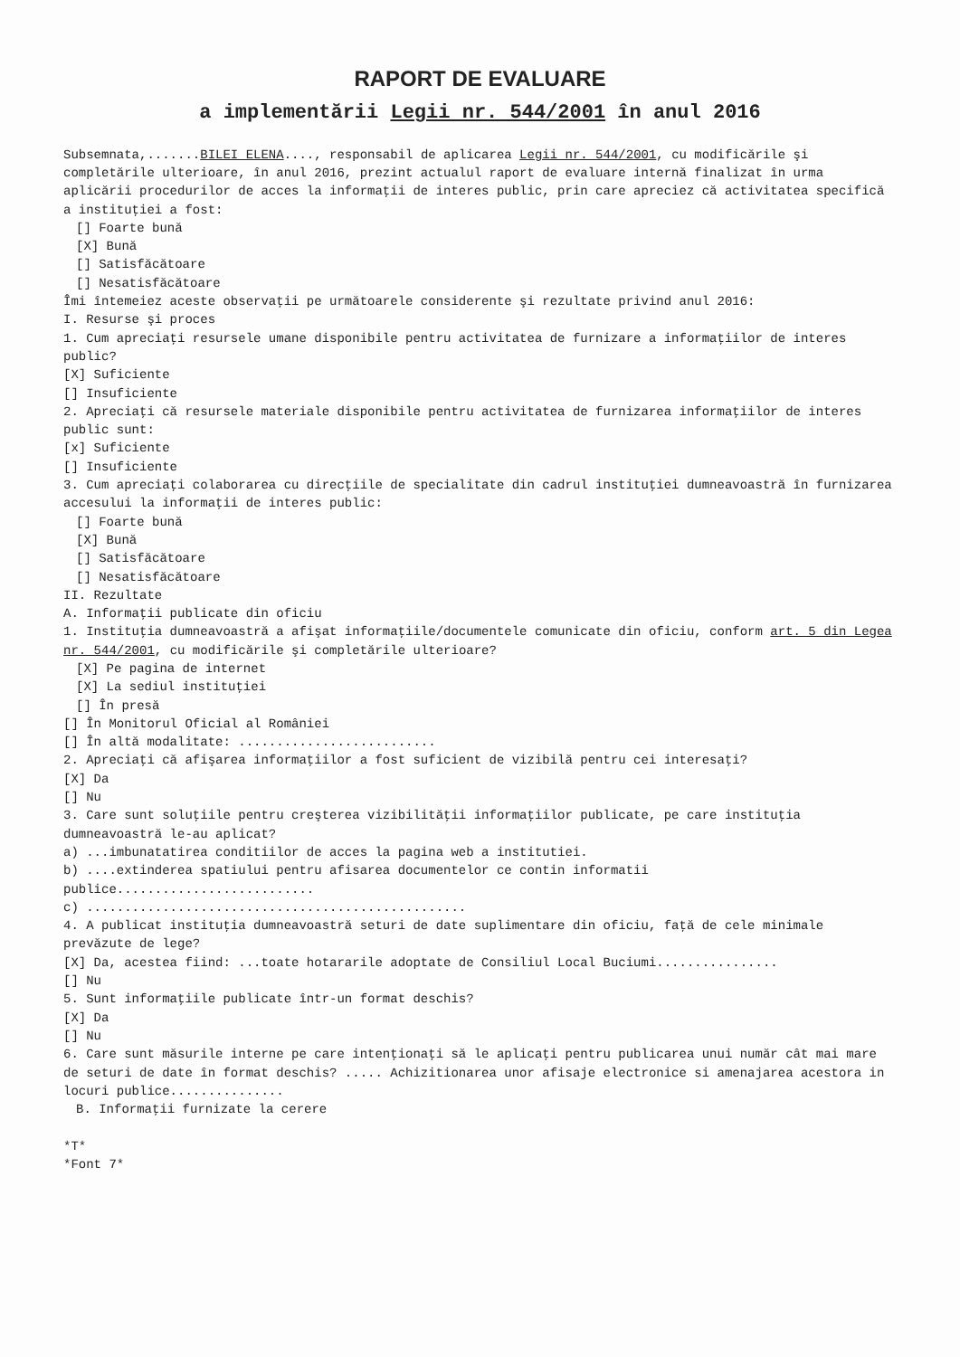RAPORT DE EVALUARE
a implementării Legii nr. 544/2001 în anul 2016
Subsemnata,.......BILEI ELENA...., responsabil de aplicarea Legii nr. 544/2001, cu modificările şi completările ulterioare, în anul 2016, prezint actualul raport de evaluare internă finalizat în urma aplicării procedurilor de acces la informaţii de interes public, prin care apreciez că activitatea specifică a instituţiei a fost:
[] Foarte bună
[X] Bună
[] Satisfăcătoare
[] Nesatisfăcătoare
Îmi întemeiez aceste observaţii pe următoarele considerente şi rezultate privind anul 2016:
I. Resurse şi proces
1. Cum apreciaţi resursele umane disponibile pentru activitatea de furnizare a informaţiilor de interes public?
[X] Suficiente
[] Insuficiente
2. Apreciaţi că resursele materiale disponibile pentru activitatea de furnizarea informaţiilor de interes public sunt:
[x] Suficiente
[] Insuficiente
3. Cum apreciaţi colaborarea cu direcţiile de specialitate din cadrul instituţiei dumneavoastră în furnizarea accesului la informaţii de interes public:
[] Foarte bună
[X] Bună
[] Satisfăcătoare
[] Nesatisfăcătoare
II. Rezultate
A. Informaţii publicate din oficiu
1. Instituţia dumneavoastră a afişat informaţiile/documentele comunicate din oficiu, conform art. 5 din Legea nr. 544/2001, cu modificările şi completările ulterioare?
[X] Pe pagina de internet
[X] La sediul instituţiei
[] În presă
[] În Monitorul Oficial al României
[] În altă modalitate: ..........................
2. Apreciaţi că afişarea informaţiilor a fost suficient de vizibilă pentru cei interesaţi?
[X] Da
[] Nu
3. Care sunt soluţiile pentru creşterea vizibilităţii informaţiilor publicate, pe care instituţia dumneavoastră le-au aplicat?
a) ...imbunatatirea conditiilor de acces la pagina web a institutiei.
b) ....extinderea spatiului pentru afisarea documentelor ce contin informatii publice..........................
c) ..................................................
4. A publicat instituţia dumneavoastră seturi de date suplimentare din oficiu, faţă de cele minimale prevăzute de lege?
[X] Da, acestea fiind: ...toate hotararile adoptate de Consiliul Local Buciumi................
[] Nu
5. Sunt informaţiile publicate într-un format deschis?
[X] Da
[] Nu
6. Care sunt măsurile interne pe care intenţionaţi să le aplicaţi pentru publicarea unui număr cât mai mare de seturi de date în format deschis? ..... Achizitionarea unor afisaje electronice si amenajarea acestora in locuri publice...............
B. Informaţii furnizate la cerere
*T*
*Font 7*